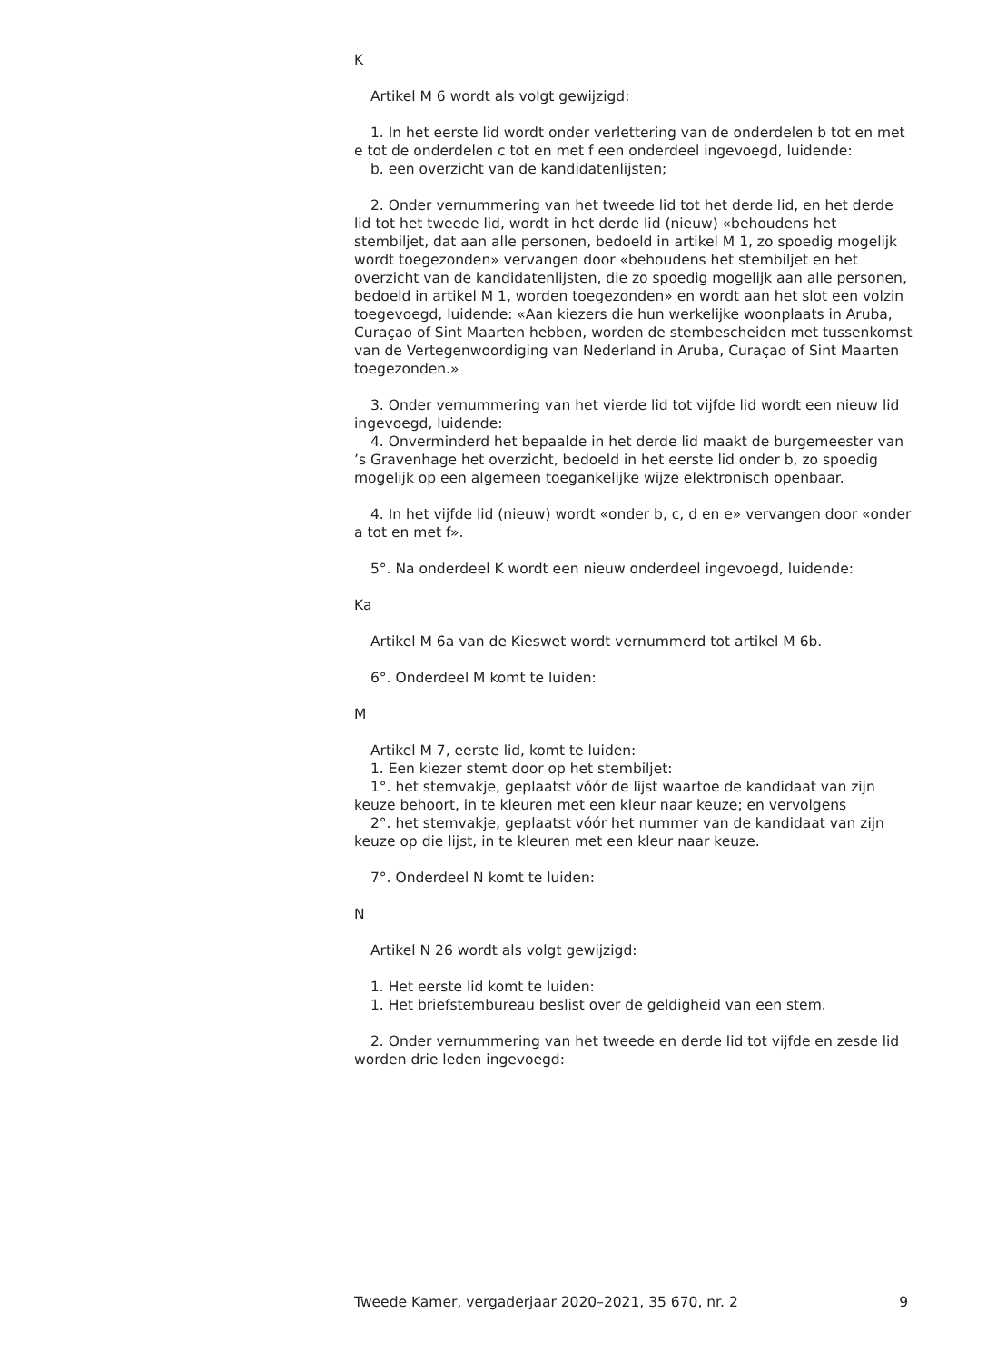K
Artikel M 6 wordt als volgt gewijzigd:
1. In het eerste lid wordt onder verlettering van de onderdelen b tot en met e tot de onderdelen c tot en met f een onderdeel ingevoegd, luidende:
b. een overzicht van de kandidatenlijsten;
2. Onder vernummering van het tweede lid tot het derde lid, en het derde lid tot het tweede lid, wordt in het derde lid (nieuw) «behoudens het stembiljet, dat aan alle personen, bedoeld in artikel M 1, zo spoedig mogelijk wordt toegezonden» vervangen door «behoudens het stembiljet en het overzicht van de kandidatenlijsten, die zo spoedig mogelijk aan alle personen, bedoeld in artikel M 1, worden toegezonden» en wordt aan het slot een volzin toegevoegd, luidende: «Aan kiezers die hun werkelijke woonplaats in Aruba, Curaçao of Sint Maarten hebben, worden de stembescheiden met tussenkomst van de Vertegenwoordiging van Nederland in Aruba, Curaçao of Sint Maarten toegezonden.»
3. Onder vernummering van het vierde lid tot vijfde lid wordt een nieuw lid ingevoegd, luidende:
4. Onverminderd het bepaalde in het derde lid maakt de burgemeester van ’s Gravenhage het overzicht, bedoeld in het eerste lid onder b, zo spoedig mogelijk op een algemeen toegankelijke wijze elektronisch openbaar.
4. In het vijfde lid (nieuw) wordt «onder b, c, d en e» vervangen door «onder a tot en met f».
5°. Na onderdeel K wordt een nieuw onderdeel ingevoegd, luidende:
Ka
Artikel M 6a van de Kieswet wordt vernummerd tot artikel M 6b.
6°. Onderdeel M komt te luiden:
M
Artikel M 7, eerste lid, komt te luiden:
1. Een kiezer stemt door op het stembiljet:
1°. het stemvakje, geplaatst vóór de lijst waartoe de kandidaat van zijn keuze behoort, in te kleuren met een kleur naar keuze; en vervolgens
2°. het stemvakje, geplaatst vóór het nummer van de kandidaat van zijn keuze op die lijst, in te kleuren met een kleur naar keuze.
7°. Onderdeel N komt te luiden:
N
Artikel N 26 wordt als volgt gewijzigd:
1. Het eerste lid komt te luiden:
1. Het briefstembureau beslist over de geldigheid van een stem.
2. Onder vernummering van het tweede en derde lid tot vijfde en zesde lid worden drie leden ingevoegd:
Tweede Kamer, vergaderjaar 2020–2021, 35 670, nr. 2 9